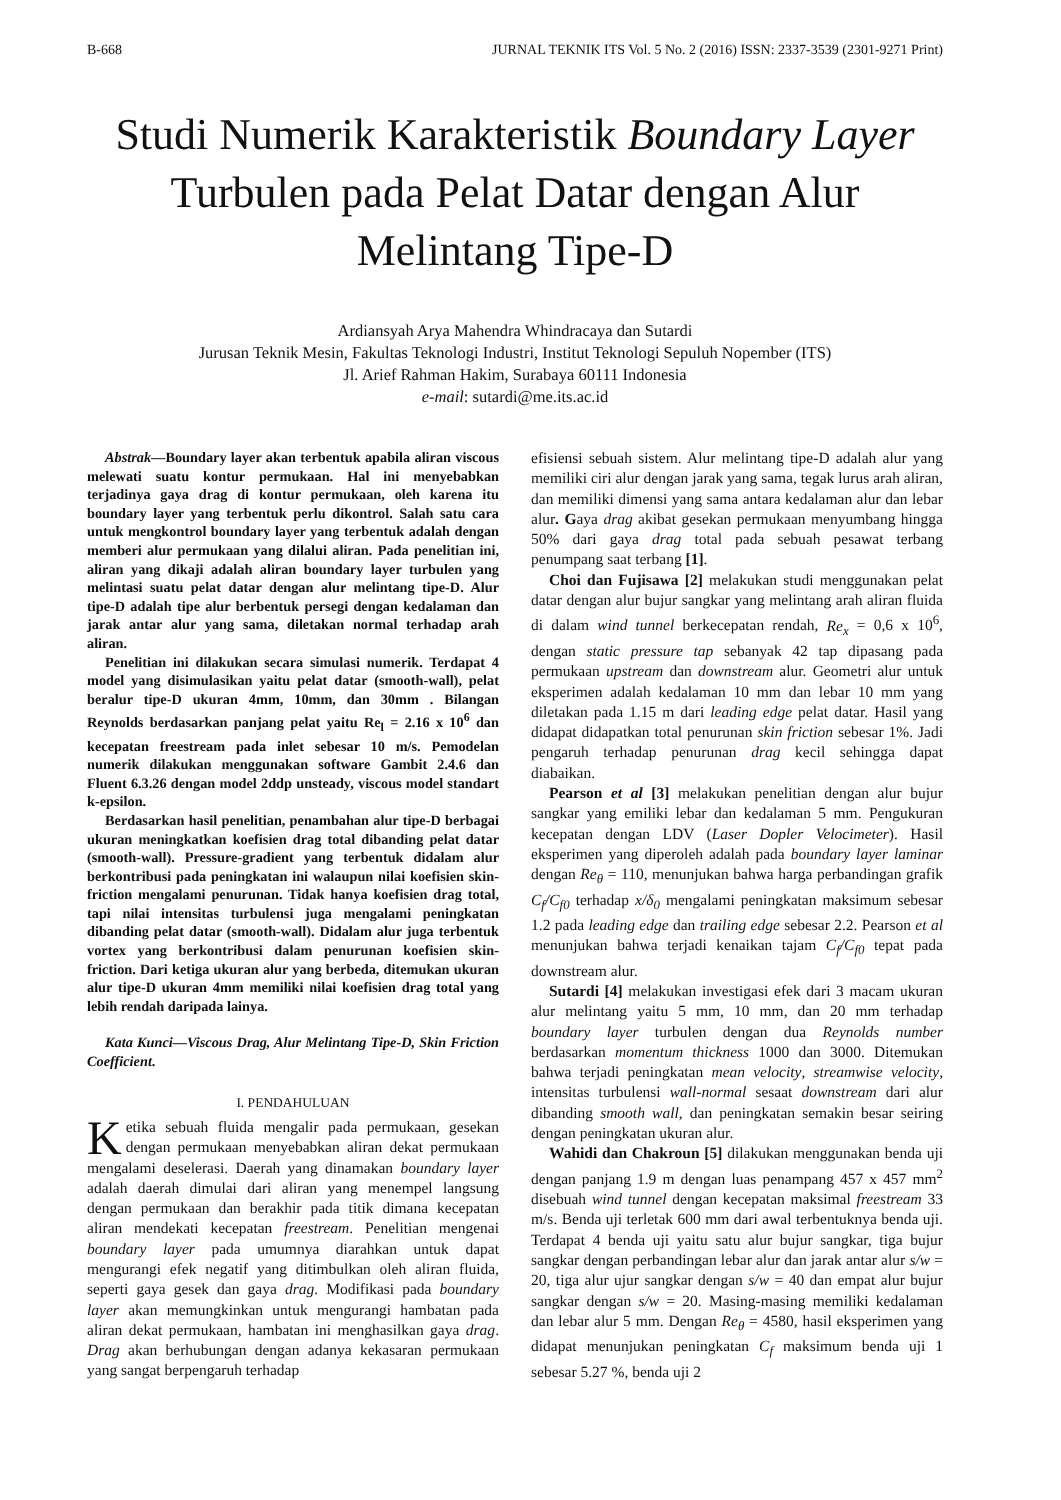B-668 JURNAL TEKNIK ITS Vol. 5 No. 2 (2016) ISSN: 2337-3539 (2301-9271 Print)
Studi Numerik Karakteristik Boundary Layer Turbulen pada Pelat Datar dengan Alur Melintang Tipe-D
Ardiansyah Arya Mahendra Whindracaya dan Sutardi
Jurusan Teknik Mesin, Fakultas Teknologi Industri, Institut Teknologi Sepuluh Nopember (ITS)
Jl. Arief Rahman Hakim, Surabaya 60111 Indonesia
e-mail: sutardi@me.its.ac.id
Abstrak—Boundary layer akan terbentuk apabila aliran viscous melewati suatu kontur permukaan. Hal ini menyebabkan terjadinya gaya drag di kontur permukaan, oleh karena itu boundary layer yang terbentuk perlu dikontrol. Salah satu cara untuk mengkontrol boundary layer yang terbentuk adalah dengan memberi alur permukaan yang dilalui aliran. Pada penelitian ini, aliran yang dikaji adalah aliran boundary layer turbulen yang melintasi suatu pelat datar dengan alur melintang tipe-D. Alur tipe-D adalah tipe alur berbentuk persegi dengan kedalaman dan jarak antar alur yang sama, diletakan normal terhadap arah aliran.
Penelitian ini dilakukan secara simulasi numerik. Terdapat 4 model yang disimulasikan yaitu pelat datar (smooth-wall), pelat beralur tipe-D ukuran 4mm, 10mm, dan 30mm . Bilangan Reynolds berdasarkan panjang pelat yaitu Re<sub>l</sub> = 2.16 x 10<sup>6</sup> dan kecepatan freestream pada inlet sebesar 10 m/s. Pemodelan numerik dilakukan menggunakan software Gambit 2.4.6 dan Fluent 6.3.26 dengan model 2ddp unsteady, viscous model standart k-epsilon.
Berdasarkan hasil penelitian, penambahan alur tipe-D berbagai ukuran meningkatkan koefisien drag total dibanding pelat datar (smooth-wall). Pressure-gradient yang terbentuk didalam alur berkontribusi pada peningkatan ini walaupun nilai koefisien skin-friction mengalami penurunan. Tidak hanya koefisien drag total, tapi nilai intensitas turbulensi juga mengalami peningkatan dibanding pelat datar (smooth-wall). Didalam alur juga terbentuk vortex yang berkontribusi dalam penurunan koefisien skin-friction. Dari ketiga ukuran alur yang berbeda, ditemukan ukuran alur tipe-D ukuran 4mm memiliki nilai koefisien drag total yang lebih rendah daripada lainya.
Kata Kunci—Viscous Drag, Alur Melintang Tipe-D, Skin Friction Coefficient.
I. PENDAHULUAN
Ketika sebuah fluida mengalir pada permukaan, gesekan dengan permukaan menyebabkan aliran dekat permukaan mengalami deselerasi. Daerah yang dinamakan boundary layer adalah daerah dimulai dari aliran yang menempel langsung dengan permukaan dan berakhir pada titik dimana kecepatan aliran mendekati kecepatan freestream. Penelitian mengenai boundary layer pada umumnya diarahkan untuk dapat mengurangi efek negatif yang ditimbulkan oleh aliran fluida, seperti gaya gesek dan gaya drag. Modifikasi pada boundary layer akan memungkinkan untuk mengurangi hambatan pada aliran dekat permukaan, hambatan ini menghasilkan gaya drag. Drag akan berhubungan dengan adanya kekasaran permukaan yang sangat berpengaruh terhadap
efisiensi sebuah sistem. Alur melintang tipe-D adalah alur yang memiliki ciri alur dengan jarak yang sama, tegak lurus arah aliran, dan memiliki dimensi yang sama antara kedalaman alur dan lebar alur. Gaya drag akibat gesekan permukaan menyumbang hingga 50% dari gaya drag total pada sebuah pesawat terbang penumpang saat terbang [1].
Choi dan Fujisawa [2] melakukan studi menggunakan pelat datar dengan alur bujur sangkar yang melintang arah aliran fluida di dalam wind tunnel berkecepatan rendah, Re<sub>x</sub> = 0,6 x 10<sup>6</sup>, dengan static pressure tap sebanyak 42 tap dipasang pada permukaan upstream dan downstream alur. Geometri alur untuk eksperimen adalah kedalaman 10 mm dan lebar 10 mm yang diletakan pada 1.15 m dari leading edge pelat datar. Hasil yang didapat didapatkan total penurunan skin friction sebesar 1%. Jadi pengaruh terhadap penurunan drag kecil sehingga dapat diabaikan.
Pearson et al [3] melakukan penelitian dengan alur bujur sangkar yang emiliki lebar dan kedalaman 5 mm. Pengukuran kecepatan dengan LDV (Laser Dopler Velocimeter). Hasil eksperimen yang diperoleh adalah pada boundary layer laminar dengan Re<sub>θ</sub> = 110, menunjukan bahwa harga perbandingan grafik C<sub>f</sub>/C<sub>f0</sub> terhadap x/δ<sub>0</sub> mengalami peningkatan maksimum sebesar 1.2 pada leading edge dan trailing edge sebesar 2.2. Pearson et al menunjukan bahwa terjadi kenaikan tajam C<sub>f</sub>/C<sub>f0</sub> tepat pada downstream alur.
Sutardi [4] melakukan investigasi efek dari 3 macam ukuran alur melintang yaitu 5 mm, 10 mm, dan 20 mm terhadap boundary layer turbulen dengan dua Reynolds number berdasarkan momentum thickness 1000 dan 3000. Ditemukan bahwa terjadi peningkatan mean velocity, streamwise velocity, intensitas turbulensi wall-normal sesaat downstream dari alur dibanding smooth wall, dan peningkatan semakin besar seiring dengan peningkatan ukuran alur.
Wahidi dan Chakroun [5] dilakukan menggunakan benda uji dengan panjang 1.9 m dengan luas penampang 457 x 457 mm<sup>2</sup> disebuah wind tunnel dengan kecepatan maksimal freestream 33 m/s. Benda uji terletak 600 mm dari awal terbentuknya benda uji. Terdapat 4 benda uji yaitu satu alur bujur sangkar, tiga bujur sangkar dengan perbandingan lebar alur dan jarak antar alur s/w = 20, tiga alur ujur sangkar dengan s/w = 40 dan empat alur bujur sangkar dengan s/w = 20. Masing-masing memiliki kedalaman dan lebar alur 5 mm. Dengan Re<sub>θ</sub> = 4580, hasil eksperimen yang didapat menunjukan peningkatan C<sub>f</sub> maksimum benda uji 1 sebesar 5.27 %, benda uji 2